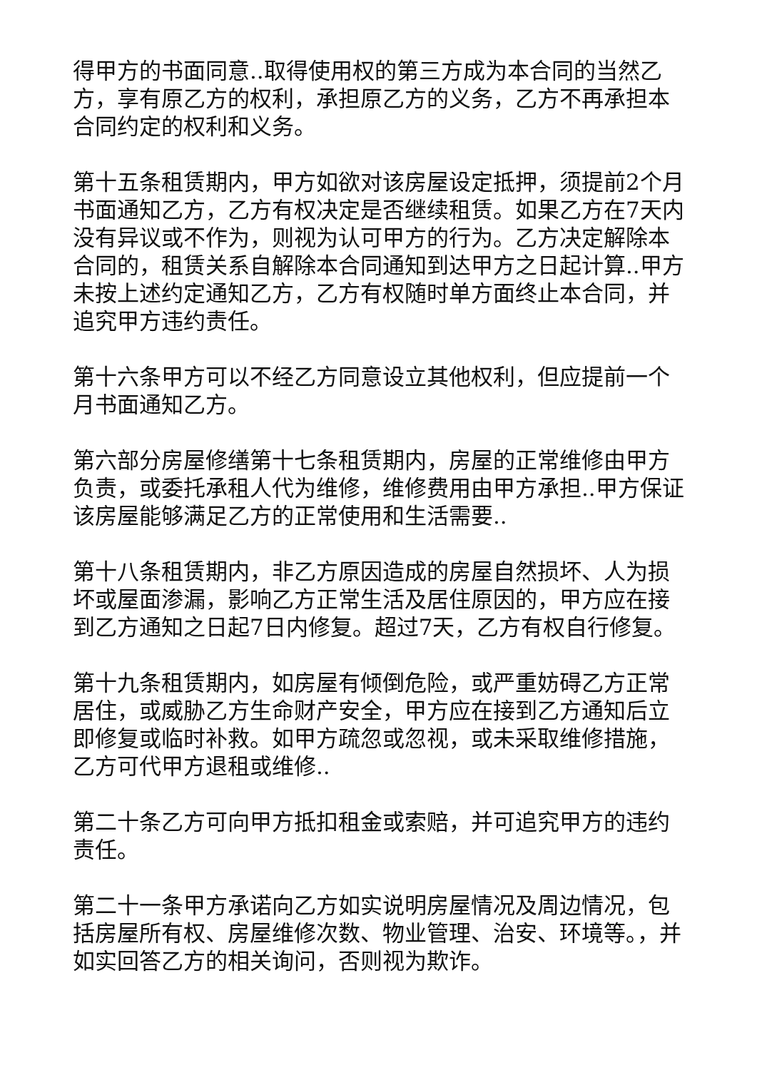得甲方的书面同意..取得使用权的第三方成为本合同的当然乙方，享有原乙方的权利，承担原乙方的义务，乙方不再承担本合同约定的权利和义务。
第十五条租赁期内，甲方如欲对该房屋设定抵押，须提前2个月书面通知乙方，乙方有权决定是否继续租赁。如果乙方在7天内没有异议或不作为，则视为认可甲方的行为。乙方决定解除本合同的，租赁关系自解除本合同通知到达甲方之日起计算..甲方未按上述约定通知乙方，乙方有权随时单方面终止本合同，并追究甲方违约责任。
第十六条甲方可以不经乙方同意设立其他权利，但应提前一个月书面通知乙方。
第六部分房屋修缮第十七条租赁期内，房屋的正常维修由甲方负责，或委托承租人代为维修，维修费用由甲方承担..甲方保证该房屋能够满足乙方的正常使用和生活需要..
第十八条租赁期内，非乙方原因造成的房屋自然损坏、人为损坏或屋面渗漏，影响乙方正常生活及居住原因的，甲方应在接到乙方通知之日起7日内修复。超过7天，乙方有权自行修复。
第十九条租赁期内，如房屋有倾倒危险，或严重妨碍乙方正常居住，或威胁乙方生命财产安全，甲方应在接到乙方通知后立即修复或临时补救。如甲方疏忽或忽视，或未采取维修措施，乙方可代甲方退租或维修..
第二十条乙方可向甲方抵扣租金或索赔，并可追究甲方的违约责任。
第二十一条甲方承诺向乙方如实说明房屋情况及周边情况，包括房屋所有权、房屋维修次数、物业管理、治安、环境等。，并如实回答乙方的相关询问，否则视为欺诈。